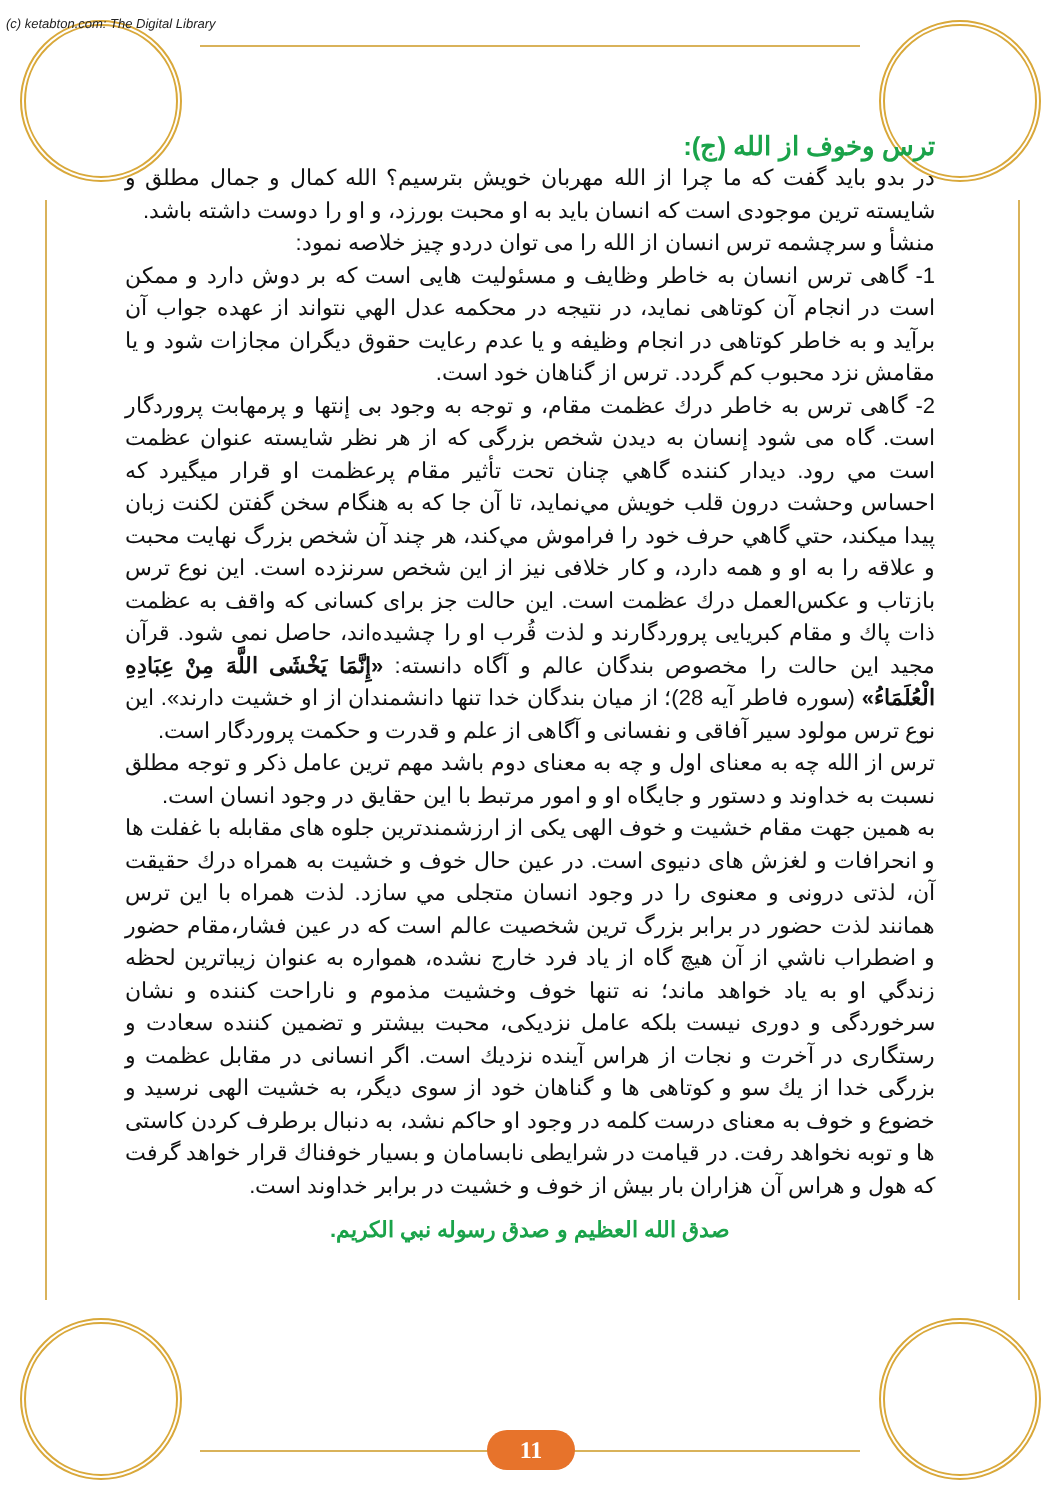(c) ketabton.com: The Digital Library
ترس وخوف از الله (ج):
در بدو باید گفت که ما چرا از الله مهربان خویش بترسیم؟ الله کمال و جمال مطلق و شایسته ترین موجودی است که انسان باید به او محبت بورزد، و او را دوست داشته باشد.
منشأ و سرچشمه ترس انسان از الله را می توان دردو چیز خلاصه نمود:
1- گاهی ترس انسان به خاطر وظایف و مسئولیت هایی است که بر دوش دارد و ممکن است در انجام آن کوتاهی نماید، در نتیجه در محکمه عدل الهي نتواند از عهده جواب آن برآید و به خاطر کوتاهی در انجام وظیفه و یا عدم رعایت حقوق دیگران مجازات شود و یا مقامش نزد محبوب کم گردد. ترس از گناهان خود است.
2- گاهی ترس به خاطر درك عظمت مقام، و توجه به وجود بی إنتها و پرمهابت پروردگار است. گاه می شود إنسان به دیدن شخص بزرگی که از هر نظر شایسته عنوان عظمت است مي رود. دیدار کننده گاهي چنان تحت تأثير مقام پرعظمت او قرار میگیرد که احساس وحشت درون قلب خويش مي‌نمايد، تا آن جا که به هنگام سخن گفتن لکنت زبان پيدا ميکند، حتي گاهي حرف خود را فراموش مي‌کند، هر چند آن شخص بزرگ نهایت محبت و علاقه را به او و همه دارد، و کار خلافی نیز از این شخص سرنزده است. این نوع ترس بازتاب و عکس‌العمل درك عظمت است. این حالت جز برای کسانی که واقف به عظمت ذات پاك و مقام کبریایی پروردگارند و لذت قُرب او را چشیده‌اند، حاصل نمی شود. قرآن مجید این حالت را مخصوص بندگان عالم و آگاه دانسته: «إِنَّمَا يَخْشَى اللَّهَ مِنْ عِبَادِهِ الْعُلَمَاءُ» (سوره فاطر آیه 28)؛ از میان بندگان خدا تنها دانشمندان از او خشیت دارند». این نوع ترس مولود سیر آفاقی و نفسانی و آگاهی از علم و قدرت و حکمت پروردگار است.
ترس از الله چه به معنای اول و چه به معنای دوم باشد مهم ترین عامل ذکر و توجه مطلق نسبت به خداوند و دستور و جایگاه او و امور مرتبط با این حقایق در وجود انسان است.
به همین جهت مقام خشیت و خوف الهی یکی از ارزشمندترین جلوه های مقابله با غفلت ها و انحرافات و لغزش های دنیوی است. در عین حال خوف و خشیت به همراه درك حقیقت آن، لذتی درونی و معنوی را در وجود انسان متجلی مي سازد. لذت همراه با این ترس همانند لذت حضور در برابر بزرگ ترین شخصیت عالم است که در عین فشار،مقام حضور و اضطراب ناشي از آن هیچ گاه از یاد فرد خارج نشده، همواره به عنوان زیباترین لحظه زندگي او به یاد خواهد ماند؛ نه تنها خوف وخشیت مذموم و ناراحت کننده و نشان سرخوردگی و دوری نیست بلکه عامل نزدیکی، محبت بیشتر و تضمین کننده سعادت و رستگاری در آخرت و نجات از هراس آینده نزدیك است. اگر انسانی در مقابل عظمت و بزرگی خدا از یك سو و کوتاهی ها و گناهان خود از سوی دیگر، به خشیت الهی نرسید و خضوع و خوف به معنای درست کلمه در وجود او حاکم نشد، به دنبال برطرف کردن کاستی ها و توبه نخواهد رفت. در قیامت در شرایطی نابسامان و بسیار خوفناك قرار خواهد گرفت که هول و هراس آن هزاران بار بیش از خوف و خشیت در برابر خداوند است.
صدق الله العظیم و صدق رسوله نبي الكريم.
11